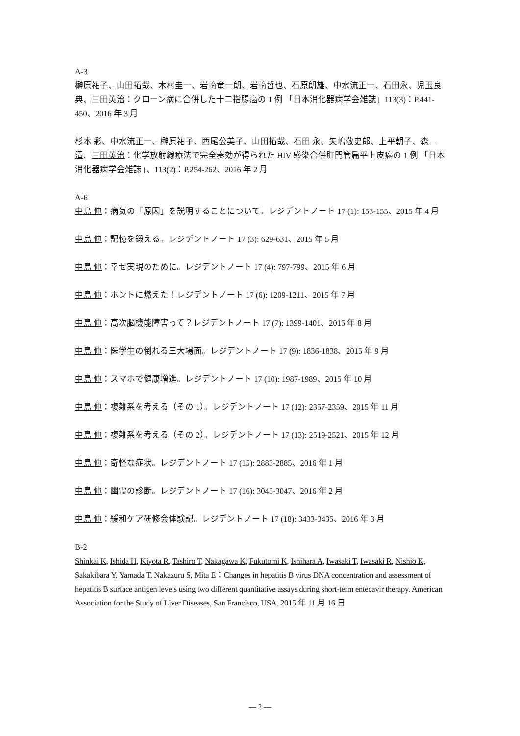A-3
榊原祐子、山田拓哉、木村圭一、岩﨑竜一朗、岩﨑哲也、石原朗雄、中水流正一、石田永、児玉良典、三田英治：クローン病に合併した十二指腸癌の 1 例 「日本消化器病学会雑誌」113(3)：P.441-450、2016 年 3 月
杉本 彩、中水流正一、榊原祐子、西尾公美子、山田拓哉、石田 永、矢嶋敬史郎、上平朝子、森　清、三田英治：化学放射線療法で完全奏効が得られた HIV 感染合併肛門管扁平上皮癌の 1 例 「日本消化器病学会雑誌」、113(2)：P.254-262、2016 年 2 月
A-6
中島 伸：病気の「原因」を説明することについて。レジデントノート 17 (1): 153-155、2015 年 4 月
中島 伸：記憶を鍛える。レジデントノート 17 (3): 629-631、2015 年 5 月
中島 伸：幸せ実現のために。レジデントノート 17 (4): 797-799、2015 年 6 月
中島 伸：ホントに燃えた！レジデントノート 17 (6): 1209-1211、2015 年 7 月
中島 伸：高次脳機能障害って？レジデントノート 17 (7): 1399-1401、2015 年 8 月
中島 伸：医学生の倒れる三大場面。レジデントノート 17 (9): 1836-1838、2015 年 9 月
中島 伸：スマホで健康増進。レジデントノート 17 (10): 1987-1989、2015 年 10 月
中島 伸：複雑系を考える（その 1）。レジデントノート 17 (12): 2357-2359、2015 年 11 月
中島 伸：複雑系を考える（その 2）。レジデントノート 17 (13): 2519-2521、2015 年 12 月
中島 伸：奇怪な症状。レジデントノート 17 (15): 2883-2885、2016 年 1 月
中島 伸：幽霊の診断。レジデントノート 17 (16): 3045-3047、2016 年 2 月
中島 伸：緩和ケア研修会体験記。レジデントノート 17 (18): 3433-3435、2016 年 3 月
B-2
Shinkai K, Ishida H, Kiyota R, Tashiro T, Nakagawa K, Fukutomi K, Ishihara A, Iwasaki T, Iwasaki R, Nishio K, Sakakibara Y, Yamada T, Nakazuru S, Mita E：Changes in hepatitis B virus DNA concentration and assessment of hepatitis B surface antigen levels using two different quantitative assays during short-term entecavir therapy. American Association for the Study of Liver Diseases, San Francisco, USA. 2015 年 11 月 16 日
— 2 —